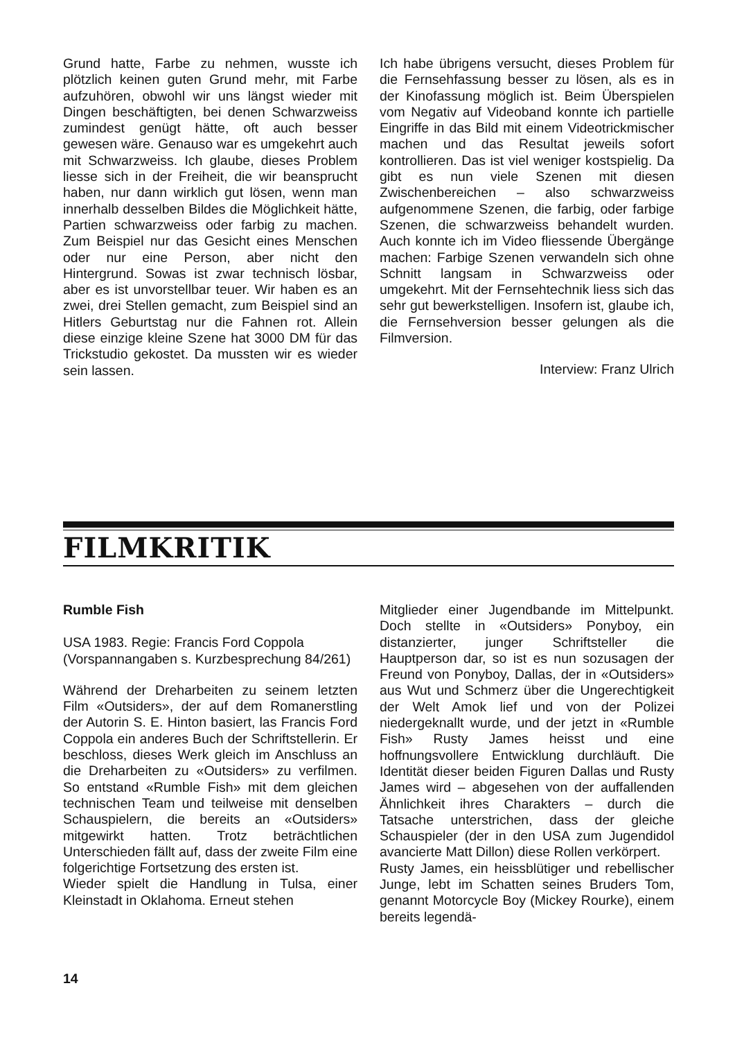Grund hatte, Farbe zu nehmen, wusste ich plötzlich keinen guten Grund mehr, mit Farbe aufzuhören, obwohl wir uns längst wieder mit Dingen beschäftigten, bei denen Schwarzweiss zumindest genügt hätte, oft auch besser gewesen wäre. Genauso war es umgekehrt auch mit Schwarzweiss. Ich glaube, dieses Problem liesse sich in der Freiheit, die wir beansprucht haben, nur dann wirklich gut lösen, wenn man innerhalb desselben Bildes die Möglichkeit hätte, Partien schwarzweiss oder farbig zu machen. Zum Beispiel nur das Gesicht eines Menschen oder nur eine Person, aber nicht den Hintergrund. Sowas ist zwar technisch lösbar, aber es ist unvorstellbar teuer. Wir haben es an zwei, drei Stellen gemacht, zum Beispiel sind an Hitlers Geburtstag nur die Fahnen rot. Allein diese einzige kleine Szene hat 3000 DM für das Trickstudio gekostet. Da mussten wir es wieder sein lassen.
Ich habe übrigens versucht, dieses Problem für die Fernsehfassung besser zu lösen, als es in der Kinofassung möglich ist. Beim Überspielen vom Negativ auf Videoband konnte ich partielle Eingriffe in das Bild mit einem Videotrickmischer machen und das Resultat jeweils sofort kontrollieren. Das ist viel weniger kostspielig. Da gibt es nun viele Szenen mit diesen Zwischenbereichen – also schwarzweiss aufgenommene Szenen, die farbig, oder farbige Szenen, die schwarzweiss behandelt wurden. Auch konnte ich im Video fliessende Übergänge machen: Farbige Szenen verwandeln sich ohne Schnitt langsam in Schwarzweiss oder umgekehrt. Mit der Fernsehtechnik liess sich das sehr gut bewerkstelligen. Insofern ist, glaube ich, die Fernsehversion besser gelungen als die Filmversion.
Interview: Franz Ulrich
FILMKRITIK
Rumble Fish
USA 1983. Regie: Francis Ford Coppola (Vorspannangaben s. Kurzbesprechung 84/261)
Während der Dreharbeiten zu seinem letzten Film «Outsiders», der auf dem Romanerstling der Autorin S. E. Hinton basiert, las Francis Ford Coppola ein anderes Buch der Schriftstellerin. Er beschloss, dieses Werk gleich im Anschluss an die Dreharbeiten zu «Outsiders» zu verfilmen. So entstand «Rumble Fish» mit dem gleichen technischen Team und teilweise mit denselben Schauspielern, die bereits an «Outsiders» mitgewirkt hatten. Trotz beträchtlichen Unterschieden fällt auf, dass der zweite Film eine folgerichtige Fortsetzung des ersten ist.
Wieder spielt die Handlung in Tulsa, einer Kleinstadt in Oklahoma. Erneut stehen
Mitglieder einer Jugendbande im Mittelpunkt. Doch stellte in «Outsiders» Ponyboy, ein distanzierter, junger Schriftsteller die Hauptperson dar, so ist es nun sozusagen der Freund von Ponyboy, Dallas, der in «Outsiders» aus Wut und Schmerz über die Ungerechtigkeit der Welt Amok lief und von der Polizei niedergeknallt wurde, und der jetzt in «Rumble Fish» Rusty James heisst und eine hoffnungsvollere Entwicklung durchläuft. Die Identität dieser beiden Figuren Dallas und Rusty James wird – abgesehen von der auffallenden Ähnlichkeit ihres Charakters – durch die Tatsache unterstrichen, dass der gleiche Schauspieler (der in den USA zum Jugendidol avancierte Matt Dillon) diese Rollen verkörpert.
Rusty James, ein heissblütiger und rebellischer Junge, lebt im Schatten seines Bruders Tom, genannt Motorcycle Boy (Mickey Rourke), einem bereits legendä-
14